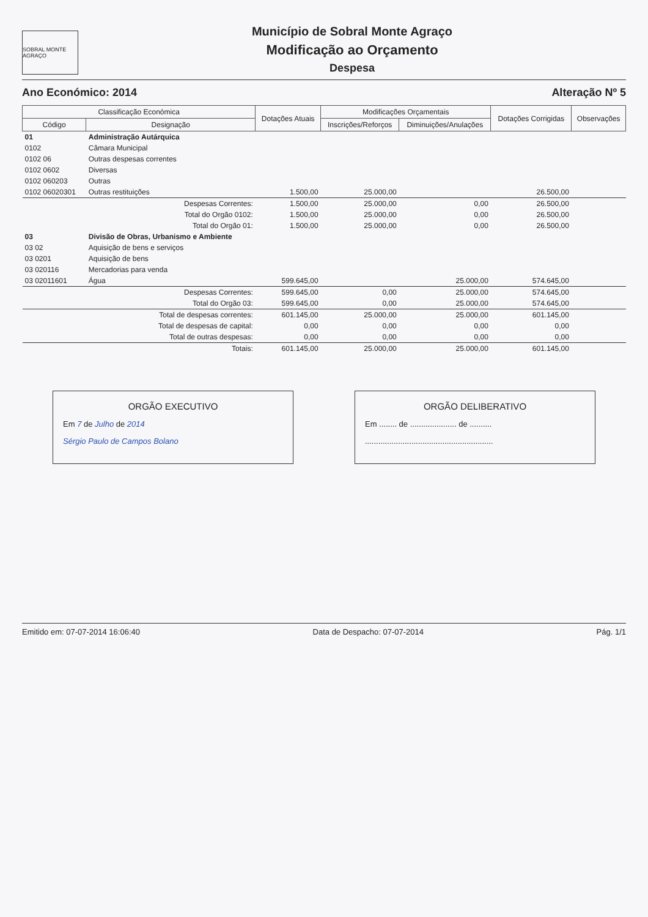SOBRAL MONTE AGRAÇO
Município de Sobral Monte Agraço
Modificação ao Orçamento
Despesa
Ano Económico: 2014 Alteração Nº 5
| Classificação Económica | | Dotações Atuais | Modificações Orçamentais | | Dotações Corrigidas | Observações |
| --- | --- | --- | --- | --- | --- | --- |
| Código | Designação | | Inscrições/Reforços | Diminuições/Anulações | | |
| 01 | Administração Autárquica | | | | | |
| 0102 | Câmara Municipal | | | | | |
| 0102 06 | Outras despesas correntes | | | | | |
| 0102 0602 | Diversas | | | | | |
| 0102 060203 | Outras | | | | | |
| 0102 06020301 | Outras restituições | 1.500,00 | 25.000,00 | | 26.500,00 | |
| | Despesas Correntes: | 1.500,00 | 25.000,00 | 0,00 | 26.500,00 | |
| | Total do Orgão 0102: | 1.500,00 | 25.000,00 | 0,00 | 26.500,00 | |
| | Total do Orgão 01: | 1.500,00 | 25.000,00 | 0,00 | 26.500,00 | |
| 03 | Divisão de Obras, Urbanismo e Ambiente | | | | | |
| 03 02 | Aquisição de bens e serviços | | | | | |
| 03 0201 | Aquisição de bens | | | | | |
| 03 020116 | Mercadorias para venda | | | | | |
| 03 02011601 | Água | 599.645,00 | | 25.000,00 | 574.645,00 | |
| | Despesas Correntes: | 599.645,00 | 0,00 | 25.000,00 | 574.645,00 | |
| | Total do Orgão 03: | 599.645,00 | 0,00 | 25.000,00 | 574.645,00 | |
| | Total de despesas correntes: | 601.145,00 | 25.000,00 | 25.000,00 | 601.145,00 | |
| | Total de despesas de capital: | 0,00 | 0,00 | 0,00 | 0,00 | |
| | Total de outras despesas: | 0,00 | 0,00 | 0,00 | 0,00 | |
| | Totais: | 601.145,00 | 25.000,00 | 25.000,00 | 601.145,00 | |
ORGÃO EXECUTIVO
Em 7 de Julho de 2014
Sérgio Paulo de Campos Bolano
ORGÃO DELIBERATIVO
Em ........ de ..................... de ..........
..........................................................
Emitido em: 07-07-2014 16:06:40 Data de Despacho: 07-07-2014 Pág. 1/1